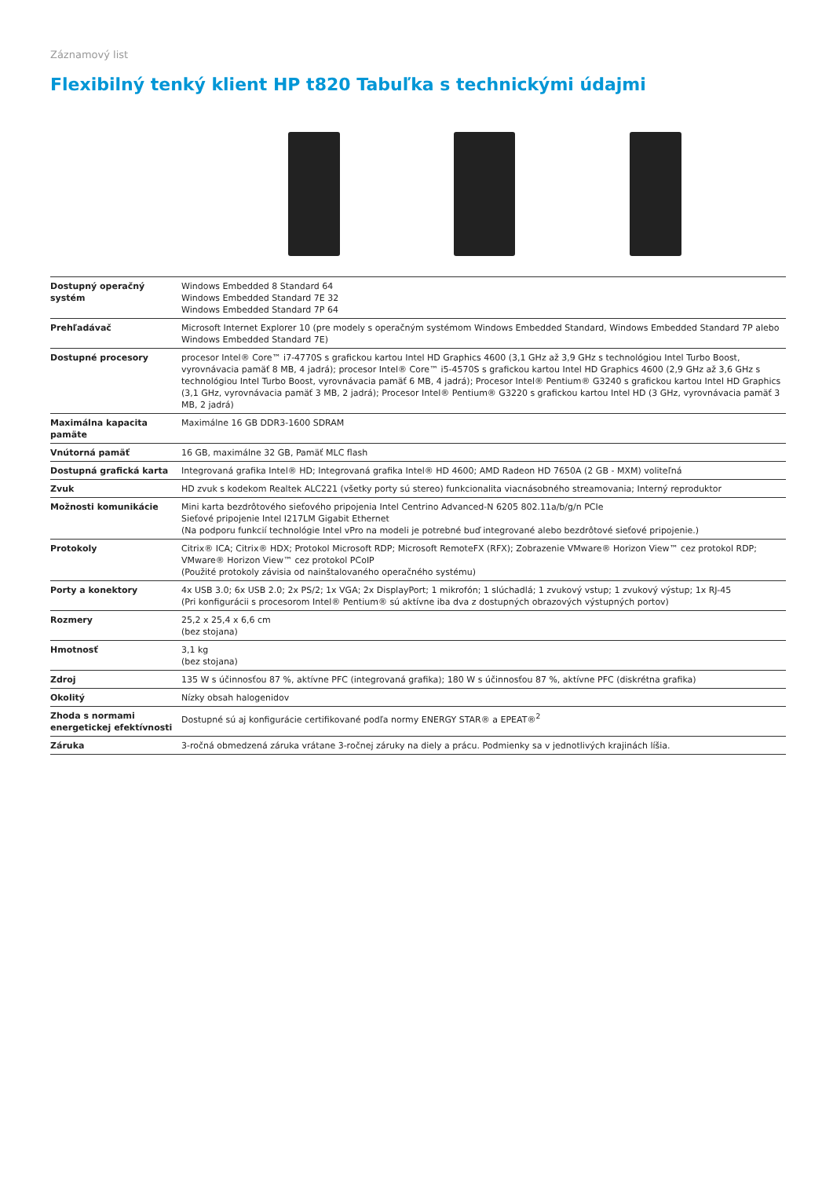Záznamový list
Flexibilný tenký klient HP t820 Tabuľka s technickými údajmi
| Dostupný operačný systém | Windows Embedded 8 Standard 64 Windows Embedded Standard 7E 32 Windows Embedded Standard 7P 64 |
| Prehľadávač | Microsoft Internet Explorer 10 (pre modely s operačným systémom Windows Embedded Standard, Windows Embedded Standard 7P alebo Windows Embedded Standard 7E) |
| Dostupné procesory | procesor Intel® Core™ i7-4770S s grafickou kartou Intel HD Graphics 4600 (3,1 GHz až 3,9 GHz s technológiou Intel Turbo Boost, vyrovnávacia pamäť 8 MB, 4 jadrá); procesor Intel® Core™ i5-4570S s grafickou kartou Intel HD Graphics 4600 (2,9 GHz až 3,6 GHz s technológiou Intel Turbo Boost, vyrovnávacia pamäť 6 MB, 4 jadrá); Procesor Intel® Pentium® G3240 s grafickou kartou Intel HD Graphics (3,1 GHz, vyrovnávacia pamäť 3 MB, 2 jadrá); Procesor Intel® Pentium® G3220 s grafickou kartou Intel HD (3 GHz, vyrovnávacia pamäť 3 MB, 2 jadrá) |
| Maximálna kapacita pamäte | Maximálne 16 GB DDR3-1600 SDRAM |
| Vnútorná pamäť | 16 GB, maximálne 32 GB, Pamäť MLC flash |
| Dostupná grafická karta | Integrovaná grafika Intel® HD; Integrovaná grafika Intel® HD 4600; AMD Radeon HD 7650A (2 GB - MXM) voliteľná |
| Zvuk | HD zvuk s kodekom Realtek ALC221 (všetky porty sú stereo) funkcionalita viacnásobného streamovania; Interný reproduktor |
| Možnosti komunikácie | Mini karta bezdrôtového sieťového pripojenia Intel Centrino Advanced-N 6205 802.11a/b/g/n PCIe Sieťové pripojenie Intel I217LM Gigabit Ethernet (Na podporu funkcií technológie Intel vPro na modeli je potrebné buď integrované alebo bezdrôtové sieťové pripojenie.) |
| Protokoly | Citrix® ICA; Citrix® HDX; Protokol Microsoft RDP; Microsoft RemoteFX (RFX); Zobrazenie VMware® Horizon View™ cez protokol RDP; VMware® Horizon View™ cez protokol PCoIP (Použité protokoly závisia od nainštalovaného operačného systému) |
| Porty a konektory | 4x USB 3.0; 6x USB 2.0; 2x PS/2; 1x VGA; 2x DisplayPort; 1 mikrofón; 1 slúchadlá; 1 zvukový vstup; 1 zvukový výstup; 1x RJ-45 (Pri konfigurácii s procesorom Intel® Pentium® sú aktívne iba dva z dostupných obrazových výstupných portov) |
| Rozmery | 25,2 x 25,4 x 6,6 cm (bez stojana) |
| Hmotnosť | 3,1 kg (bez stojana) |
| Zdroj | 135 W s účinnosťou 87 %, aktívne PFC (integrovaná grafika); 180 W s účinnosťou 87 %, aktívne PFC (diskrétna grafika) |
| Okolitý | Nízky obsah halogenidov |
| Zhoda s normami energetickej efektívnosti | Dostupné sú aj konfigurácie certifikované podľa normy ENERGY STAR® a EPEAT®<sup>2</sup> |
| Záruka | 3-ročná obmedzená záruka vrátane 3-ročnej záruky na diely a prácu. Podmienky sa v jednotlivých krajinách líšia. |